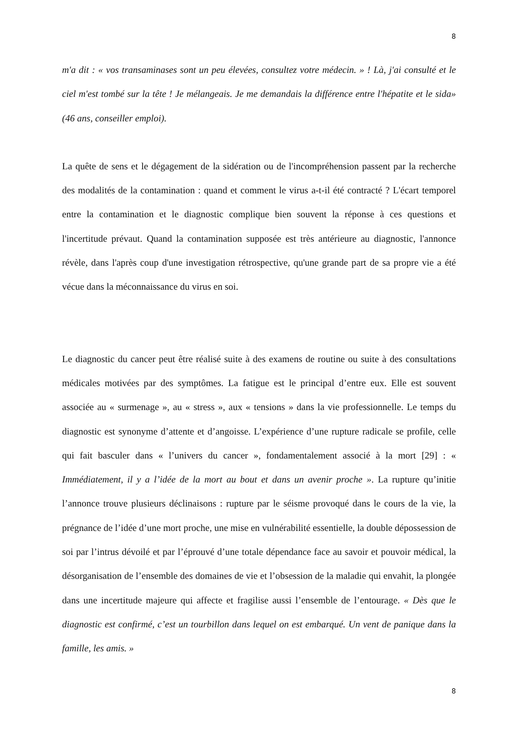8
m'a dit : « vos transaminases sont un peu élevées, consultez votre médecin. » ! Là, j'ai consulté et le ciel m'est tombé sur la tête ! Je mélangeais. Je me demandais la différence entre l'hépatite et le sida» (46 ans, conseiller emploi).
La quête de sens et le dégagement de la sidération ou de l'incompréhension passent par la recherche des modalités de la contamination : quand et comment le virus a-t-il été contracté ? L'écart temporel entre la contamination et le diagnostic complique bien souvent la réponse à ces questions et l'incertitude prévaut. Quand la contamination supposée est très antérieure au diagnostic, l'annonce révèle, dans l'après coup d'une investigation rétrospective, qu'une grande part de sa propre vie a été vécue dans la méconnaissance du virus en soi.
Le diagnostic du cancer peut être réalisé suite à des examens de routine ou suite à des consultations médicales motivées par des symptômes. La fatigue est le principal d’entre eux. Elle est souvent associée au « surmenage », au « stress », aux « tensions » dans la vie professionnelle. Le temps du diagnostic est synonyme d’attente et d’angoisse. L’expérience d’une rupture radicale se profile, celle qui fait basculer dans « l’univers du cancer », fondamentalement associé à la mort [29] : « Immédiatement, il y a l’idée de la mort au bout et dans un avenir proche ». La rupture qu’initie l’annonce trouve plusieurs déclinaisons : rupture par le séisme provoqué dans le cours de la vie, la prégnance de l’idée d’une mort proche, une mise en vulnérabilité essentielle, la double dépossession de soi par l’intrus dévoilé et par l’éprouvé d’une totale dépendance face au savoir et pouvoir médical, la désorganisation de l’ensemble des domaines de vie et l’obsession de la maladie qui envahit, la plongée dans une incertitude majeure qui affecte et fragilise aussi l’ensemble de l’entourage. « Dès que le diagnostic est confirmé, c’est un tourbillon dans lequel on est embarqué. Un vent de panique dans la famille, les amis. »
8